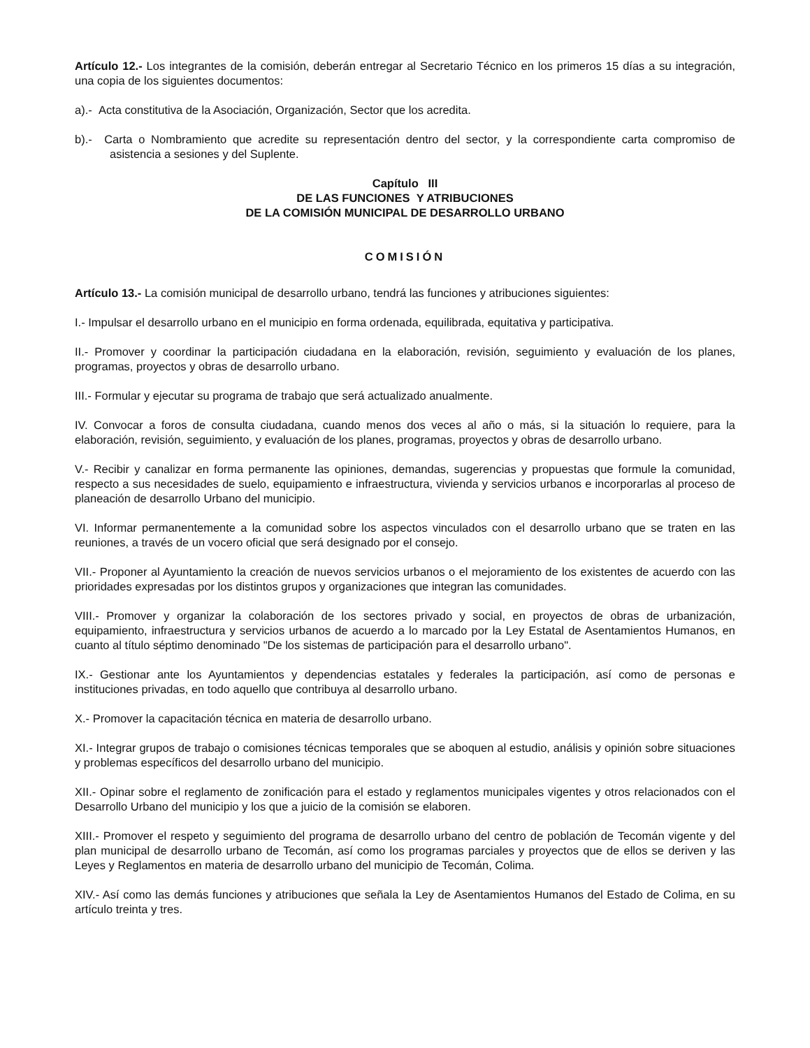Artículo 12.- Los integrantes de la comisión, deberán entregar al Secretario Técnico en los primeros 15 días a su integración, una copia de los siguientes documentos:
a).- Acta constitutiva de la Asociación, Organización, Sector que los acredita.
b).- Carta o Nombramiento que acredite su representación dentro del sector, y la correspondiente carta compromiso de asistencia a sesiones y del Suplente.
Capítulo III
DE LAS FUNCIONES Y ATRIBUCIONES
DE LA COMISIÓN MUNICIPAL DE DESARROLLO URBANO
COMISIÓN
Artículo 13.- La comisión municipal de desarrollo urbano, tendrá las funciones y atribuciones siguientes:
I.- Impulsar el desarrollo urbano en el municipio en forma ordenada, equilibrada, equitativa y participativa.
II.- Promover y coordinar la participación ciudadana en la elaboración, revisión, seguimiento y evaluación de los planes, programas, proyectos y obras de desarrollo urbano.
III.- Formular y ejecutar su programa de trabajo que será actualizado anualmente.
IV. Convocar a foros de consulta ciudadana, cuando menos dos veces al año o más, si la situación lo requiere, para la elaboración, revisión, seguimiento, y evaluación de los planes, programas, proyectos y obras de desarrollo urbano.
V.- Recibir y canalizar en forma permanente las opiniones, demandas, sugerencias y propuestas que formule la comunidad, respecto a sus necesidades de suelo, equipamiento e infraestructura, vivienda y servicios urbanos e incorporarlas al proceso de planeación de desarrollo Urbano del municipio.
VI. Informar permanentemente a la comunidad sobre los aspectos vinculados con el desarrollo urbano que se traten en las reuniones, a través de un vocero oficial que será designado por el consejo.
VII.- Proponer al Ayuntamiento la creación de nuevos servicios urbanos o el mejoramiento de los existentes de acuerdo con las prioridades expresadas por los distintos grupos y organizaciones que integran las comunidades.
VIII.- Promover y organizar la colaboración de los sectores privado y social, en proyectos de obras de urbanización, equipamiento, infraestructura y servicios urbanos de acuerdo a lo marcado por la Ley Estatal de Asentamientos Humanos, en cuanto al título séptimo denominado "De los sistemas de participación para el desarrollo urbano".
IX.- Gestionar ante los Ayuntamientos y dependencias estatales y federales la participación, así como de personas e instituciones privadas, en todo aquello que contribuya al desarrollo urbano.
X.- Promover la capacitación técnica en materia de desarrollo urbano.
XI.- Integrar grupos de trabajo o comisiones técnicas temporales que se aboquen al estudio, análisis y opinión sobre situaciones y problemas específicos del desarrollo urbano del municipio.
XII.- Opinar sobre el reglamento de zonificación para el estado y reglamentos municipales vigentes y otros relacionados con el Desarrollo Urbano del municipio y los que a juicio de la comisión se elaboren.
XIII.- Promover el respeto y seguimiento del programa de desarrollo urbano del centro de población de Tecomán vigente y del plan municipal de desarrollo urbano de Tecomán, así como los programas parciales y proyectos que de ellos se deriven y las Leyes y Reglamentos en materia de desarrollo urbano del municipio de Tecomán, Colima.
XIV.- Así como las demás funciones y atribuciones que señala la Ley de Asentamientos Humanos del Estado de Colima, en su artículo treinta y tres.